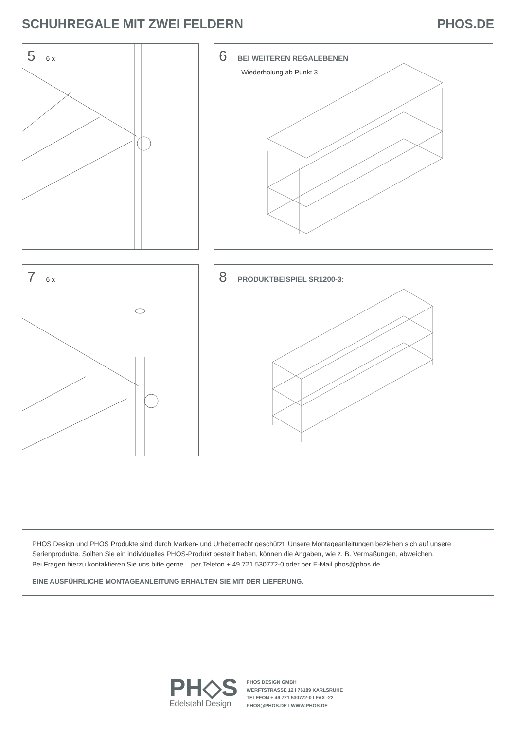SCHUHREGALE MIT ZWEI FELDERN PHOS.DE
5 6 x
6 BEI WEITEREN REGALEBENEN
Wiederholung ab Punkt 3
7 6 x
8 PRODUKTBEISPIEL SR1200-3:
PHOS Design und PHOS Produkte sind durch Marken- und Urheberrecht geschützt. Unsere Montageanleitungen beziehen sich auf unsere Serienprodukte. Sollten Sie ein individuelles PHOS-Produkt bestellt haben, können die Angaben, wie z. B. Vermaßungen, abweichen.
Bei Fragen hierzu kontaktieren Sie uns bitte gerne – per Telefon + 49 721 530772-0 oder per E-Mail phos@phos.de.
EINE AUSFÜHRLICHE MONTAGEANLEITUNG ERHALTEN SIE MIT DER LIEFERUNG.
PH◇S
Edelstahl Design
PHOS DESIGN GMBH
WERFTSTRASSE 12 I 76189 KARLSRUHE
TELEFON + 49 721 530772-0 I FAX -22
PHOS@PHOS.DE I WWW.PHOS.DE